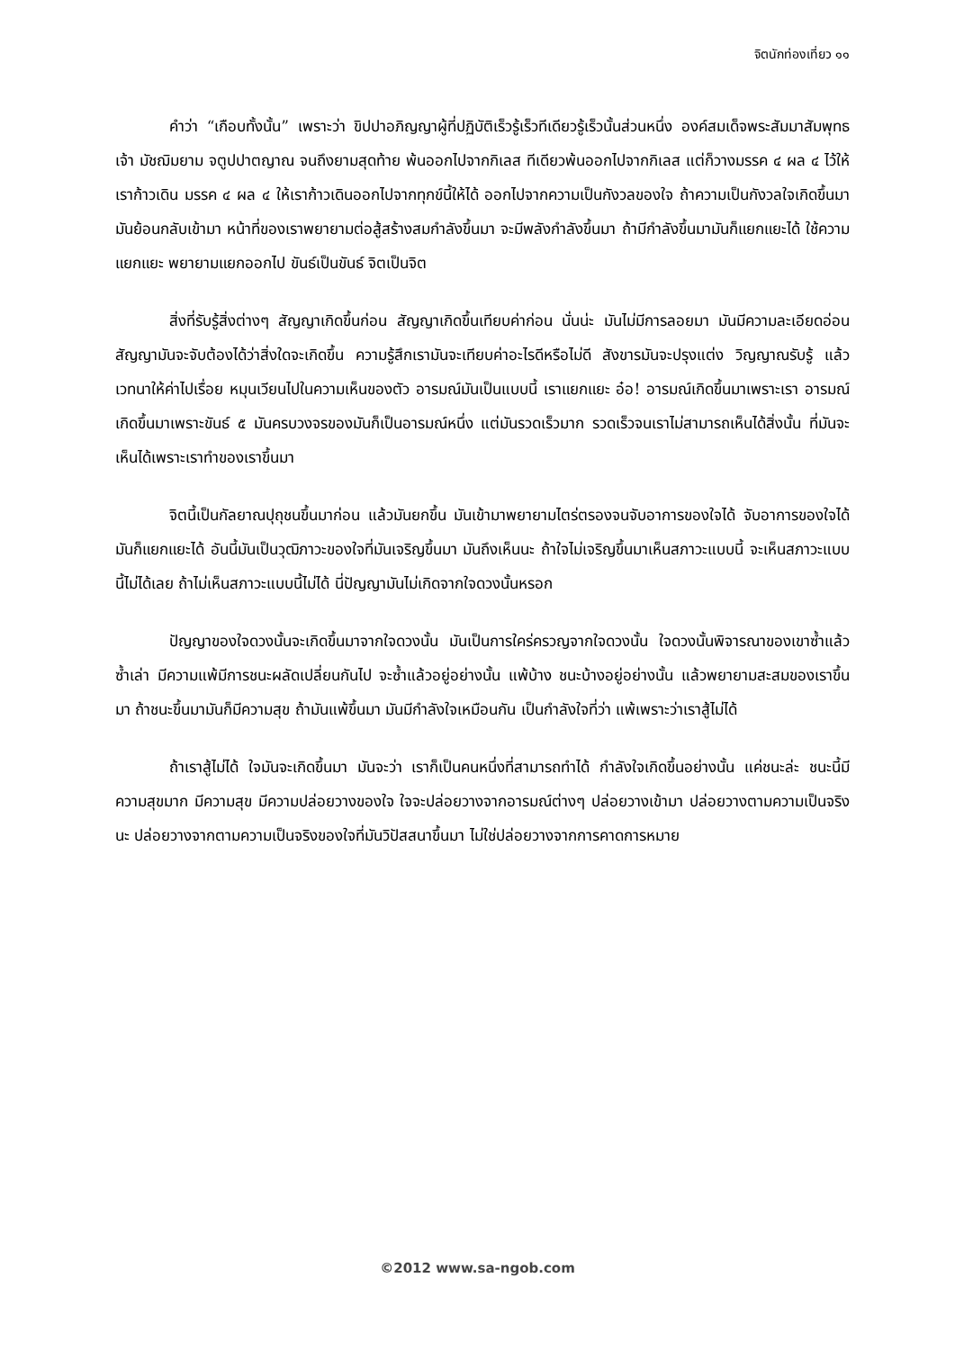จิตนักท่องเที่ยว ๑๑
คำว่า “เกือบทั้งนั้น” เพราะว่า ขิปปาอภิญญาผู้ที่ปฏิบัติเร็วรู้เร็วทีเดียวรู้เร็วนั้นส่วนหนึ่ง องค์สมเด็จพระสัมมาสัมพุทธเจ้า มัชฌิมยาม จตูปปาตญาณ จนถึงยามสุดท้าย พ้นออกไปจากกิเลส ทีเดียวพ้นออกไปจากกิเลส แต่ก็วางมรรค ๔ ผล ๔ ไว้ให้เราก้าวเดิน มรรค ๔ ผล ๔ ให้เราก้าวเดินออกไปจากทุกข์นี้ให้ได้ ออกไปจากความเป็นกังวลของใจ ถ้าความเป็นกังวลใจเกิดขึ้นมา มันย้อนกลับเข้ามา หน้าที่ของเราพยายามต่อสู้สร้างสมกำลังขึ้นมา จะมีพลังกำลังขึ้นมา ถ้ามีกำลังขึ้นมามันก็แยกแยะได้ ใช้ความแยกแยะ พยายามแยกออกไป ขันธ์เป็นขันธ์ จิตเป็นจิต
สิ่งที่รับรู้สิ่งต่างๆ สัญญาเกิดขึ้นก่อน สัญญาเกิดขึ้นเทียบค่าก่อน นั่นน่ะ มันไม่มีการลอยมา มันมีความละเอียดอ่อน สัญญามันจะจับต้องได้ว่าสิ่งใดจะเกิดขึ้น ความรู้สึกเรามันจะเทียบค่าอะไรดีหรือไม่ดี สังขารมันจะปรุงแต่ง วิญญาณรับรู้ แล้วเวทนาให้ค่าไปเรื่อย หมุนเวียนไปในความเห็นของตัว อารมณ์มันเป็นแบบนี้ เราแยกแยะ อ๋อ! อารมณ์เกิดขึ้นมาเพราะเรา อารมณ์เกิดขึ้นมาเพราะขันธ์ ๕ มันครบวงจรของมันก็เป็นอารมณ์หนึ่ง แต่มันรวดเร็วมาก รวดเร็วจนเราไม่สามารถเห็นได้สิ่งนั้น ที่มันจะเห็นได้เพราะเราทำของเราขึ้นมา
จิตนี้เป็นกัลยาณปุถุชนขึ้นมาก่อน แล้วมันยกขึ้น มันเข้ามาพยายามไตร่ตรองจนจับอาการของใจได้ จับอาการของใจได้มันก็แยกแยะได้ อันนี้มันเป็นวุฒิภาวะของใจที่มันเจริญขึ้นมา มันถึงเห็นนะ ถ้าใจไม่เจริญขึ้นมาเห็นสภาวะแบบนี้ จะเห็นสภาวะแบบนี้ไม่ได้เลย ถ้าไม่เห็นสภาวะแบบนี้ไม่ได้ นี่ปัญญามันไม่เกิดจากใจดวงนั้นหรอก
ปัญญาของใจดวงนั้นจะเกิดขึ้นมาจากใจดวงนั้น มันเป็นการใคร่ครวญจากใจดวงนั้น ใจดวงนั้นพิจารณาของเขาซ้ำแล้ว ซ้ำเล่า มีความแพ้มีการชนะผลัดเปลี่ยนกันไป จะซ้ำแล้วอยู่อย่างนั้น แพ้บ้าง ชนะบ้างอยู่อย่างนั้น แล้วพยายามสะสมของเราขึ้นมา ถ้าชนะขึ้นมามันก็มีความสุข ถ้ามันแพ้ขึ้นมา มันมีกำลังใจเหมือนกัน เป็นกำลังใจที่ว่า แพ้เพราะว่าเราสู้ไม่ได้
ถ้าเราสู้ไม่ได้ ใจมันจะเกิดขึ้นมา มันจะว่า เราก็เป็นคนหนึ่งที่สามารถทำได้ กำลังใจเกิดขึ้นอย่างนั้น แค่ชนะล่ะ ชนะนี้มีความสุขมาก มีความสุข มีความปล่อยวางของใจ ใจจะปล่อยวางจากอารมณ์ต่างๆ ปล่อยวางเข้ามา ปล่อยวางตามความเป็นจริงนะ ปล่อยวางจากตามความเป็นจริงของใจที่มันวิปัสสนาขึ้นมา ไม่ใช่ปล่อยวางจากการคาดการหมาย
©2012 www.sa-ngob.com